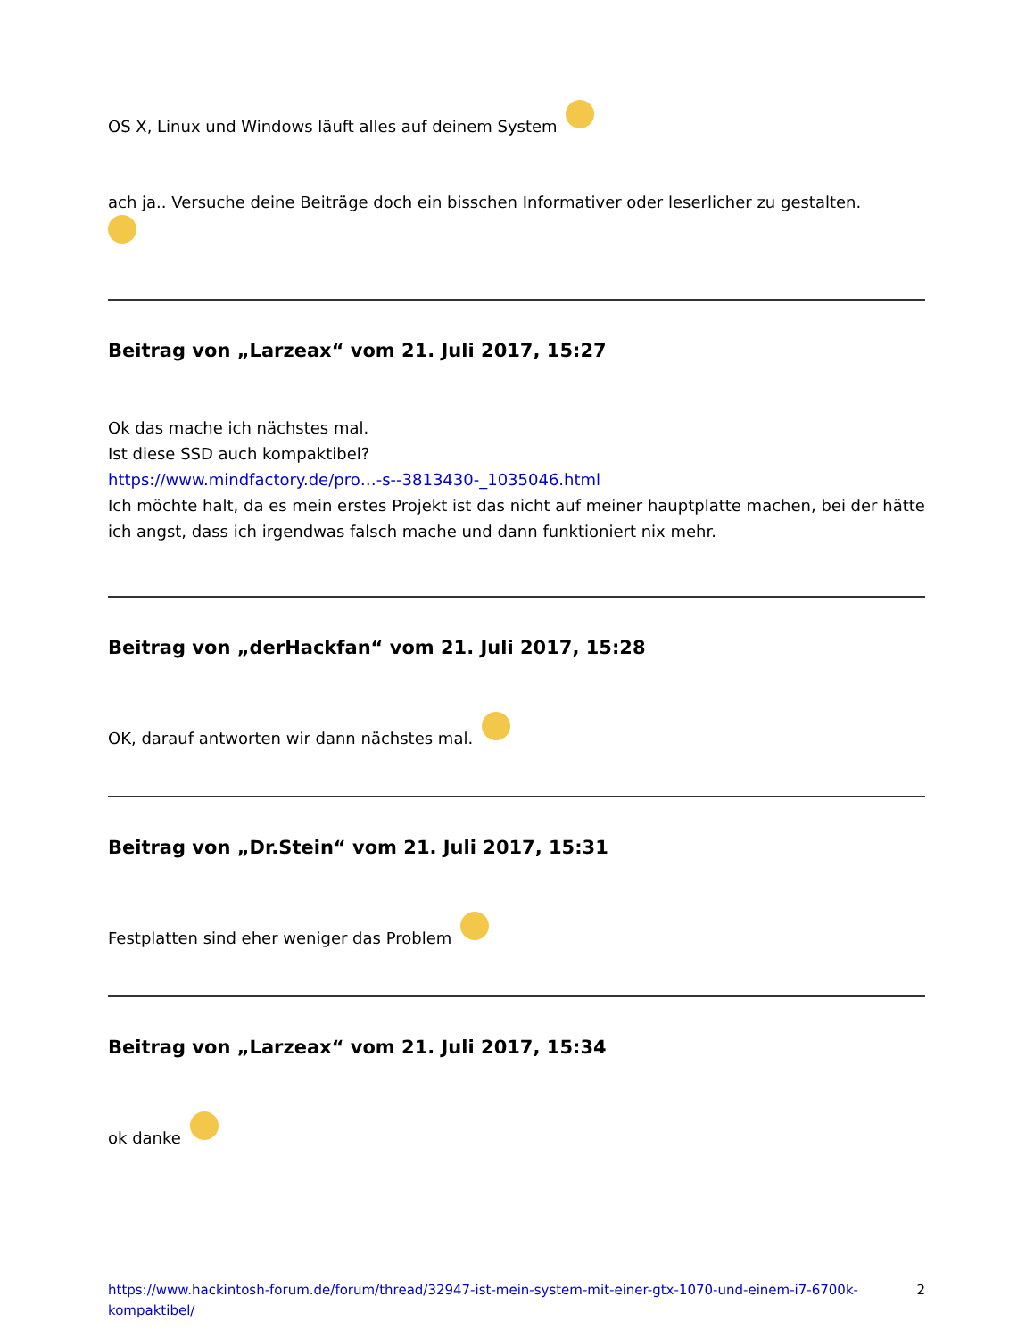OS X, Linux und Windows läuft alles auf deinem System
ach ja.. Versuche deine Beiträge doch ein bisschen Informativer oder leserlicher zu gestalten.
Beitrag von „Larzeax“ vom 21. Juli 2017, 15:27
Ok das mache ich nächstes mal.
Ist diese SSD auch kompaktibel?
https://www.mindfactory.de/pro…-s--3813430-_1035046.html
Ich möchte halt, da es mein erstes Projekt ist das nicht auf meiner hauptplatte machen, bei der hätte ich angst, dass ich irgendwas falsch mache und dann funktioniert nix mehr.
Beitrag von „derHackfan“ vom 21. Juli 2017, 15:28
OK, darauf antworten wir dann nächstes mal.
Beitrag von „Dr.Stein“ vom 21. Juli 2017, 15:31
Festplatten sind eher weniger das Problem
Beitrag von „Larzeax“ vom 21. Juli 2017, 15:34
ok danke
https://www.hackintosh-forum.de/forum/thread/32947-ist-mein-system-mit-einer-gtx-1070-und-einem-i7-6700k-kompaktibel/ 2